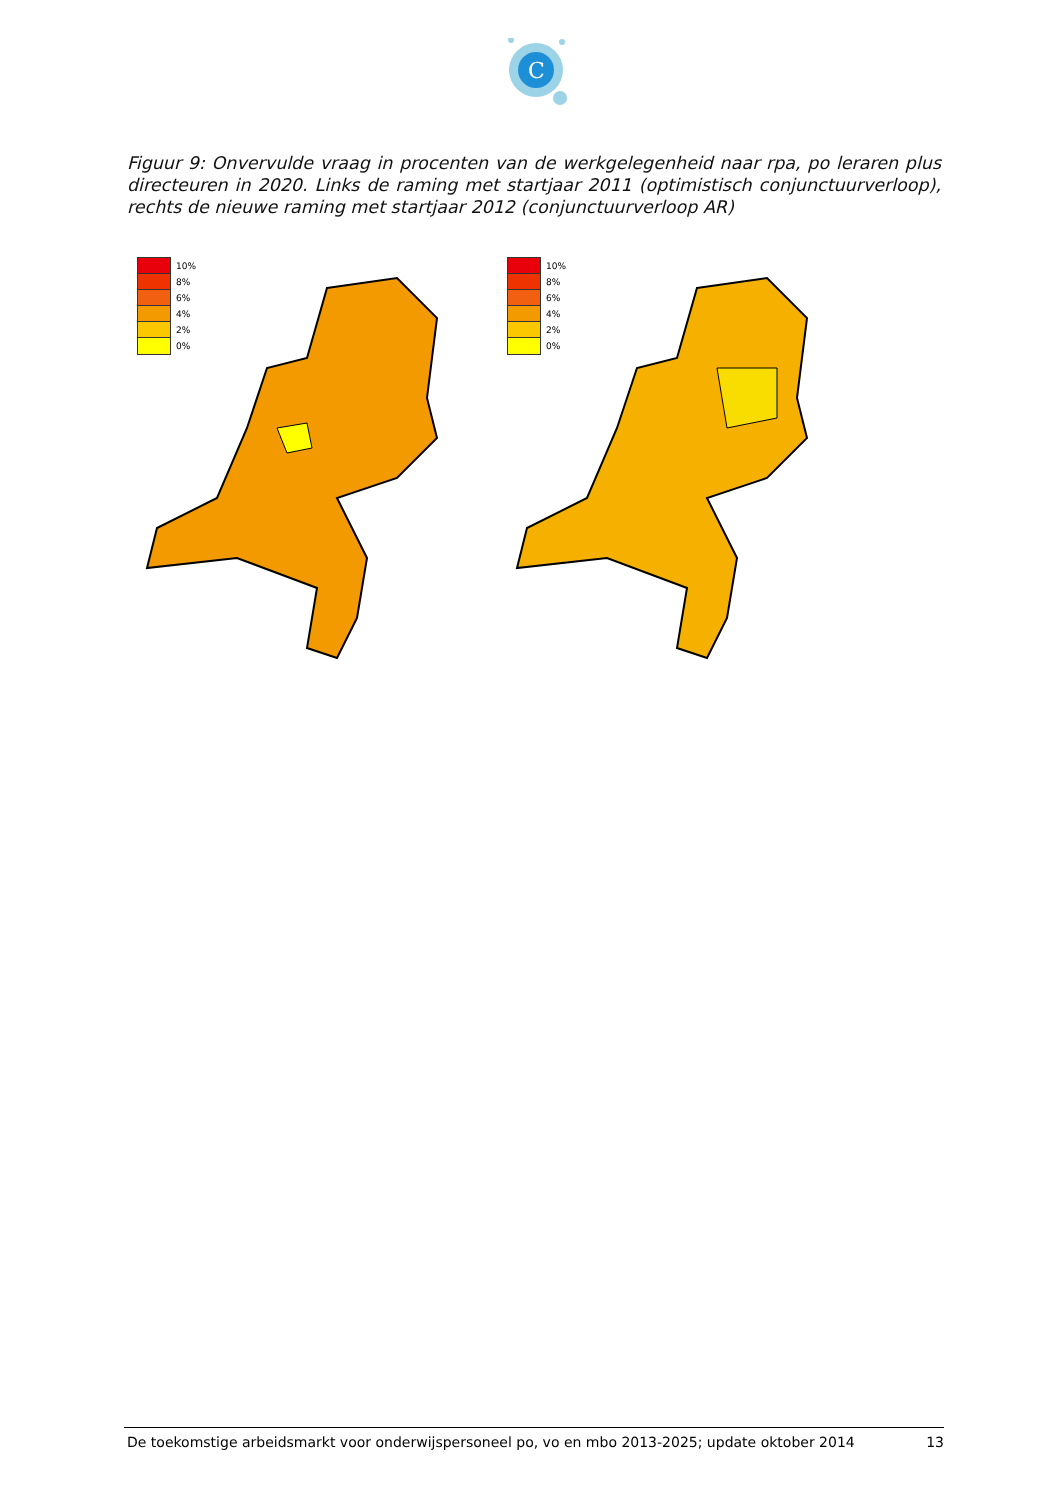C
Figuur 9: Onvervulde vraag in procenten van de werkgelegenheid naar rpa, po leraren plus directeuren in 2020. Links de raming met startjaar 2011 (optimistisch conjunctuurverloop), rechts de nieuwe raming met startjaar 2012 (conjunctuurverloop AR)
10%
8%
6%
4%
2%
0%
10%
8%
6%
4%
2%
0%
De toekomstige arbeidsmarkt voor onderwijspersoneel po, vo en mbo 2013-2025; update oktober 2014 13